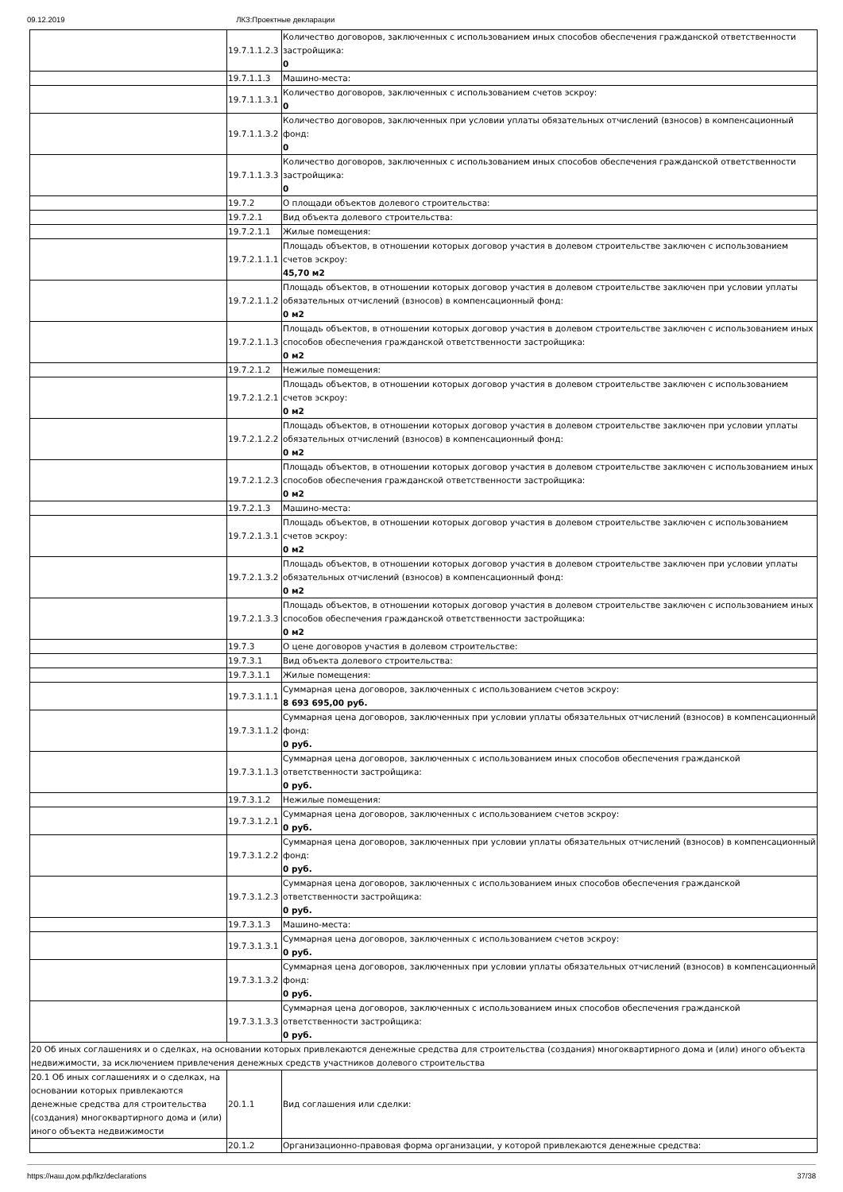09.12.2019 ЛКЗ:Проектные декларации
| | 19.7.1.1.2.3 | Количество договоров, заключенных с использованием иных способов обеспечения гражданской ответственности застройщика: 0 |
| | 19.7.1.1.3 | Машино-места: |
| | 19.7.1.1.3.1 | Количество договоров, заключенных с использованием счетов эскроу: 0 |
| | 19.7.1.1.3.2 | Количество договоров, заключенных при условии уплаты обязательных отчислений (взносов) в компенсационный фонд: 0 |
| | 19.7.1.1.3.3 | Количество договоров, заключенных с использованием иных способов обеспечения гражданской ответственности застройщика: 0 |
| | 19.7.2 | О площади объектов долевого строительства: |
| | 19.7.2.1 | Вид объекта долевого строительства: |
| | 19.7.2.1.1 | Жилые помещения: |
| | 19.7.2.1.1.1 | Площадь объектов, в отношении которых договор участия в долевом строительстве заключен с использованием счетов эскроу: 45,70 м2 |
| | 19.7.2.1.1.2 | Площадь объектов, в отношении которых договор участия в долевом строительстве заключен при условии уплаты обязательных отчислений (взносов) в компенсационный фонд: 0 м2 |
| | 19.7.2.1.1.3 | Площадь объектов, в отношении которых договор участия в долевом строительстве заключен с использованием иных способов обеспечения гражданской ответственности застройщика: 0 м2 |
| | 19.7.2.1.2 | Нежилые помещения: |
| | 19.7.2.1.2.1 | Площадь объектов, в отношении которых договор участия в долевом строительстве заключен с использованием счетов эскроу: 0 м2 |
| | 19.7.2.1.2.2 | Площадь объектов, в отношении которых договор участия в долевом строительстве заключен при условии уплаты обязательных отчислений (взносов) в компенсационный фонд: 0 м2 |
| | 19.7.2.1.2.3 | Площадь объектов, в отношении которых договор участия в долевом строительстве заключен с использованием иных способов обеспечения гражданской ответственности застройщика: 0 м2 |
| | 19.7.2.1.3 | Машино-места: |
| | 19.7.2.1.3.1 | Площадь объектов, в отношении которых договор участия в долевом строительстве заключен с использованием счетов эскроу: 0 м2 |
| | 19.7.2.1.3.2 | Площадь объектов, в отношении которых договор участия в долевом строительстве заключен при условии уплаты обязательных отчислений (взносов) в компенсационный фонд: 0 м2 |
| | 19.7.2.1.3.3 | Площадь объектов, в отношении которых договор участия в долевом строительстве заключен с использованием иных способов обеспечения гражданской ответственности застройщика: 0 м2 |
| | 19.7.3 | О цене договоров участия в долевом строительстве: |
| | 19.7.3.1 | Вид объекта долевого строительства: |
| | 19.7.3.1.1 | Жилые помещения: |
| | 19.7.3.1.1.1 | Суммарная цена договоров, заключенных с использованием счетов эскроу: 8 693 695,00 руб. |
| | 19.7.3.1.1.2 | Суммарная цена договоров, заключенных при условии уплаты обязательных отчислений (взносов) в компенсационный фонд: 0 руб. |
| | 19.7.3.1.1.3 | Суммарная цена договоров, заключенных с использованием иных способов обеспечения гражданской ответственности застройщика: 0 руб. |
| | 19.7.3.1.2 | Нежилые помещения: |
| | 19.7.3.1.2.1 | Суммарная цена договоров, заключенных с использованием счетов эскроу: 0 руб. |
| | 19.7.3.1.2.2 | Суммарная цена договоров, заключенных при условии уплаты обязательных отчислений (взносов) в компенсационный фонд: 0 руб. |
| | 19.7.3.1.2.3 | Суммарная цена договоров, заключенных с использованием иных способов обеспечения гражданской ответственности застройщика: 0 руб. |
| | 19.7.3.1.3 | Машино-места: |
| | 19.7.3.1.3.1 | Суммарная цена договоров, заключенных с использованием счетов эскроу: 0 руб. |
| | 19.7.3.1.3.2 | Суммарная цена договоров, заключенных при условии уплаты обязательных отчислений (взносов) в компенсационный фонд: 0 руб. |
| | 19.7.3.1.3.3 | Суммарная цена договоров, заключенных с использованием иных способов обеспечения гражданской ответственности застройщика: 0 руб. |
| 20 Об иных соглашениях и о сделках, на основании которых привлекаются денежные средства для строительства (создания) многоквартирного дома и (или) иного объекта недвижимости, за исключением привлечения денежных средств участников долевого строительства | | |
| 20.1 Об иных соглашениях и о сделках, на основании которых привлекаются денежные средства для строительства (создания) многоквартирного дома и (или) иного объекта недвижимости | 20.1.1 | Вид соглашения или сделки: |
| | 20.1.2 | Организационно-правовая форма организации, у которой привлекаются денежные средства: |
https://наш.дом.рф/lkz/declarations 37/38